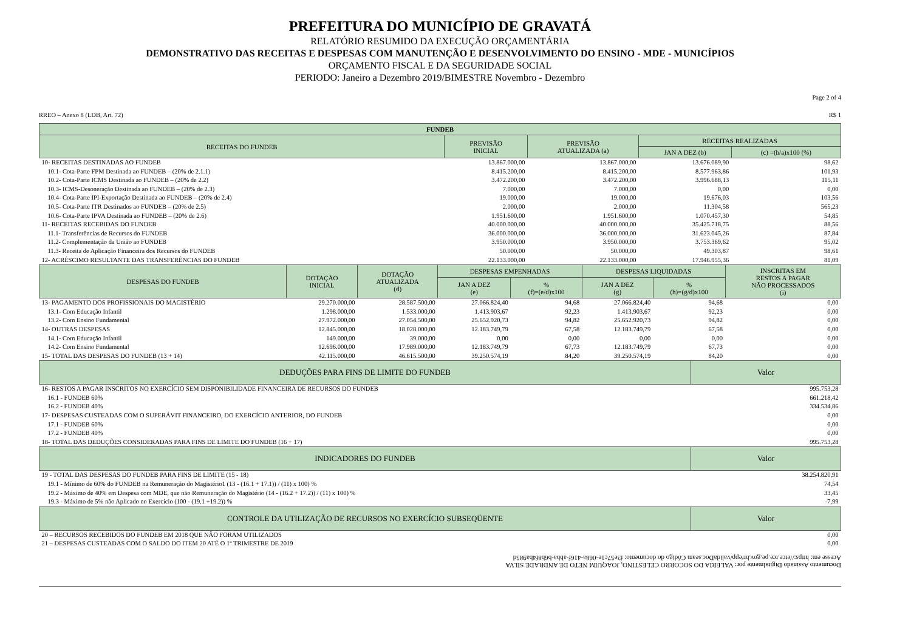PREFEITURA DO MUNICÍPIO DE GRAVATÁ
RELATÓRIO RESUMIDO DA EXECUÇÃO ORÇAMENTÁRIA
DEMONSTRATIVO DAS RECEITAS E DESPESAS COM MANUTENÇÃO E DESENVOLVIMENTO DO ENSINO - MDE - MUNICÍPIOS
ORÇAMENTO FISCAL E DA SEGURIDADE SOCIAL
PERIODO: Janeiro a Dezembro 2019/BIMESTRE Novembro - Dezembro
Page 2 of 4
RREO – Anexo 8 (LDB, Art. 72) R$ 1
| FUNDEB | | | | |
| --- | --- | --- | --- | --- |
| RECEITAS DO FUNDEB | PREVISÃO INICIAL | PREVISÃO ATUALIZADA (a) | RECEITAS REALIZADAS | |
| | | | JAN A DEZ (b) | (c) =(b/a)x100 (%) |
| 10- RECEITAS DESTINADAS AO FUNDEB | 13.867.000,00 | 13.867.000,00 | 13.676.089,90 | 98,62 |
| 10.1- Cota-Parte FPM Destinada ao FUNDEB – (20% de 2.1.1) | 8.415.200,00 | 8.415.200,00 | 8.577.963,86 | 101,93 |
| 10.2- Cota-Parte ICMS Destinada ao FUNDEB – (20% de 2.2) | 3.472.200,00 | 3.472.200,00 | 3.996.688,13 | 115,11 |
| 10.3- ICMS-Desoneração Destinada ao FUNDEB – (20% de 2.3) | 7.000,00 | 7.000,00 | 0,00 | 0,00 |
| 10.4- Cota-Parte IPI-Exportação Destinada ao FUNDEB – (20% de 2.4) | 19.000,00 | 19.000,00 | 19.676,03 | 103,56 |
| 10.5- Cota-Parte ITR Destinados ao FUNDEB – (20% de 2.5) | 2.000,00 | 2.000,00 | 11.304,58 | 565,23 |
| 10.6- Cota-Parte IPVA Destinada ao FUNDEB – (20% de 2.6) | 1.951.600,00 | 1.951.600,00 | 1.070.457,30 | 54,85 |
| 11- RECEITAS RECEBIDAS DO FUNDEB | 40.000.000,00 | 40.000.000,00 | 35.425.718,75 | 88,56 |
| 11.1- Transferências de Recursos do FUNDEB | 36.000.000,00 | 36.000.000,00 | 31.623.045,26 | 87,84 |
| 11.2- Complementação da União ao FUNDEB | 3.950.000,00 | 3.950.000,00 | 3.753.369,62 | 95,02 |
| 11.3- Receita de Aplicação Financeira dos Recursos do FUNDEB | 50.000,00 | 50.000,00 | 49.303,87 | 98,61 |
| 12- ACRÉSCIMO RESULTANTE DAS TRANSFERÊNCIAS DO FUNDEB | 22.133.000,00 | 22.133.000,00 | 17.946.955,36 | 81,09 |
| DESPESAS DO FUNDEB | DOTAÇÃO INICIAL | DOTAÇÃO ATUALIZADA (d) | DESPESAS EMPENHADAS | | DESPESAS LIQUIDADAS | | INSCRITAS EM RESTOS A PAGAR NÃO PROCESSADOS (i) |
| --- | --- | --- | --- | --- | --- | --- | --- |
| | | | JAN A DEZ (e) | % (f)=(e/d)x100 | JAN A DEZ (g) | % (h)=(g/d)x100 | |
| 13- PAGAMENTO DOS PROFISSIONAIS DO MAGISTÉRIO | 29.270.000,00 | 28.587.500,00 | 27.066.824,40 | 94,68 | 27.066.824,40 | 94,68 | 0,00 |
| 13.1- Com Educação Infantil | 1.298.000,00 | 1.533.000,00 | 1.413.903,67 | 92,23 | 1.413.903,67 | 92,23 | 0,00 |
| 13.2- Com Ensino Fundamental | 27.972.000,00 | 27.054.500,00 | 25.652.920,73 | 94,82 | 25.652.920,73 | 94,82 | 0,00 |
| 14- OUTRAS DESPESAS | 12.845.000,00 | 18.028.000,00 | 12.183.749,79 | 67,58 | 12.183.749,79 | 67,58 | 0,00 |
| 14.1- Com Educação Infantil | 149.000,00 | 39.000,00 | 0,00 | 0,00 | 0,00 | 0,00 | 0,00 |
| 14.2- Com Ensino Fundamental | 12.696.000,00 | 17.989.000,00 | 12.183.749,79 | 67,73 | 12.183.749,79 | 67,73 | 0,00 |
| 15- TOTAL DAS DESPESAS DO FUNDEB (13 + 14) | 42.115.000,00 | 46.615.500,00 | 39.250.574,19 | 84,20 | 39.250.574,19 | 84,20 | 0,00 |
| DEDUÇÕES PARA FINS DE LIMITE DO FUNDEB | Valor |
| --- | --- |
| 16- RESTOS A PAGAR INSCRITOS NO EXERCÍCIO SEM DISPONIBILIDADE FINANCEIRA DE RECURSOS DO FUNDEB | 995.753,28 |
| 16.1 - FUNDEB 60% | 661.218,42 |
| 16.2 - FUNDEB 40% | 334.534,86 |
| 17- DESPESAS CUSTEADAS COM O SUPERÁVIT FINANCEIRO, DO EXERCÍCIO ANTERIOR, DO FUNDEB | 0,00 |
| 17.1 - FUNDEB 60% | 0,00 |
| 17.2 - FUNDEB 40% | 0,00 |
| 18- TOTAL DAS DEDUÇÕES CONSIDERADAS PARA FINS DE LIMITE DO FUNDEB (16 + 17) | 995.753,28 |
| INDICADORES DO FUNDEB | Valor |
| 19 - TOTAL DAS DESPESAS DO FUNDEB PARA FINS DE LIMITE (15 - 18) | 38.254.820,91 |
| 19.1 - Mínimo de 60% do FUNDEB na Remuneração do Magistério1 (13 - (16.1 + 17.1)) / (11) x 100) % | 74,54 |
| 19.2 - Máximo de 40% em Despesa com MDE, que não Remuneração do Magistério (14 - (16.2 + 17.2)) / (11) x 100) % | 33,45 |
| 19.3 - Máximo de 5% não Aplicado no Exercício (100 - (19.1 +19.2)) % | -7,99 |
| CONTROLE DA UTILIZAÇÃO DE RECURSOS NO EXERCÍCIO SUBSEQÜENTE | Valor |
| 20 – RECURSOS RECEBIDOS DO FUNDEB EM 2018 QUE NÃO FORAM UTILIZADOS | 0,00 |
| 21 – DESPESAS CUSTEADAS COM O SALDO DO ITEM 20 ATÉ O 1º TRIMESTRE DE 2019 | 0,00 |
Documento Assinado Digitalmente por: VALERIA DO SOCORRO CELESTINO, JOAQUIM NETO DE ANDRADE SILVA
Acesse em: https://etce.tce.pe.gov.br/epp/validaDoc.seam Código do documento: f3e57c1e-068a-416f-abba-b6b8f4ba985d